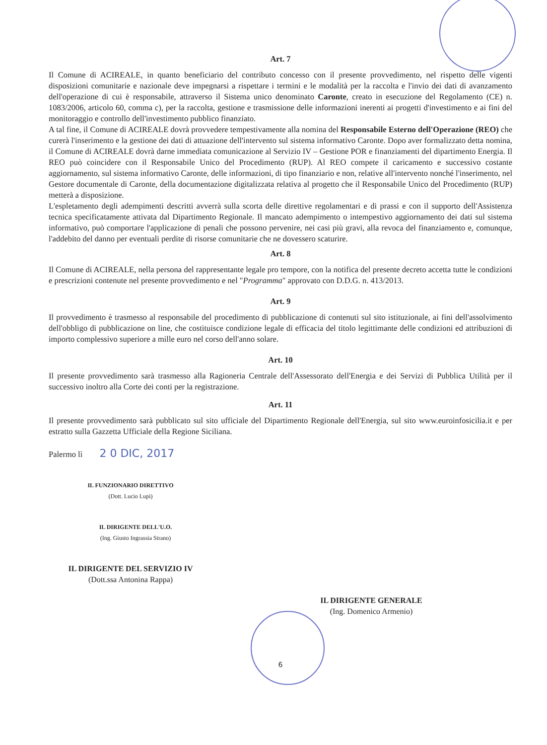Art. 7
Il Comune di ACIREALE, in quanto beneficiario del contributo concesso con il presente provvedimento, nel rispetto delle vigenti disposizioni comunitarie e nazionale deve impegnarsi a rispettare i termini e le modalità per la raccolta e l'invio dei dati di avanzamento dell'operazione di cui è responsabile, attraverso il Sistema unico denominato Caronte, creato in esecuzione del Regolamento (CE) n. 1083/2006, articolo 60, comma c), per la raccolta, gestione e trasmissione delle informazioni inerenti ai progetti d'investimento e ai fini del monitoraggio e controllo dell'investimento pubblico finanziato.
A tal fine, il Comune di ACIREALE dovrà provvedere tempestivamente alla nomina del Responsabile Esterno dell'Operazione (REO) che curerà l'inserimento e la gestione dei dati di attuazione dell'intervento sul sistema informativo Caronte. Dopo aver formalizzato detta nomina, il Comune di ACIREALE dovrà darne immediata comunicazione al Servizio IV – Gestione POR e finanziamenti del dipartimento Energia. Il REO può coincidere con il Responsabile Unico del Procedimento (RUP). Al REO compete il caricamento e successivo costante aggiornamento, sul sistema informativo Caronte, delle informazioni, di tipo finanziario e non, relative all'intervento nonché l'inserimento, nel Gestore documentale di Caronte, della documentazione digitalizzata relativa al progetto che il Responsabile Unico del Procedimento (RUP) metterà a disposizione.
L'espletamento degli adempimenti descritti avverrà sulla scorta delle direttive regolamentari e di prassi e con il supporto dell'Assistenza tecnica specificatamente attivata dal Dipartimento Regionale. Il mancato adempimento o intempestivo aggiornamento dei dati sul sistema informativo, può comportare l'applicazione di penali che possono pervenire, nei casi più gravi, alla revoca del finanziamento e, comunque, l'addebito del danno per eventuali perdite di risorse comunitarie che ne dovessero scaturire.
Art. 8
Il Comune di ACIREALE, nella persona del rappresentante legale pro tempore, con la notifica del presente decreto accetta tutte le condizioni e prescrizioni contenute nel presente provvedimento e nel "Programma" approvato con D.D.G. n. 413/2013.
Art. 9
Il provvedimento è trasmesso al responsabile del procedimento di pubblicazione di contenuti sul sito istituzionale, ai fini dell'assolvimento dell'obbligo di pubblicazione on line, che costituisce condizione legale di efficacia del titolo legittimante delle condizioni ed attribuzioni di importo complessivo superiore a mille euro nel corso dell'anno solare.
Art. 10
Il presente provvedimento sarà trasmesso alla Ragioneria Centrale dell'Assessorato dell'Energia e dei Servizi di Pubblica Utilità per il successivo inoltro alla Corte dei conti per la registrazione.
Art. 11
Il presente provvedimento sarà pubblicato sul sito ufficiale del Dipartimento Regionale dell'Energia, sul sito www.euroinfosicilia.it e per estratto sulla Gazzetta Ufficiale della Regione Siciliana.
Palermo lì 2 0 DIC, 2017
IL FUNZIONARIO DIRETTIVO
(Dott. Lucio Lupi)
IL DIRIGENTE DELL'U.O.
(Ing. Giusto Ingrassia Strano)
IL DIRIGENTE DEL SERVIZIO IV
(Dott.ssa Antonina Rappa)
IL DIRIGENTE GENERALE
(Ing. Domenico Armenio)
6